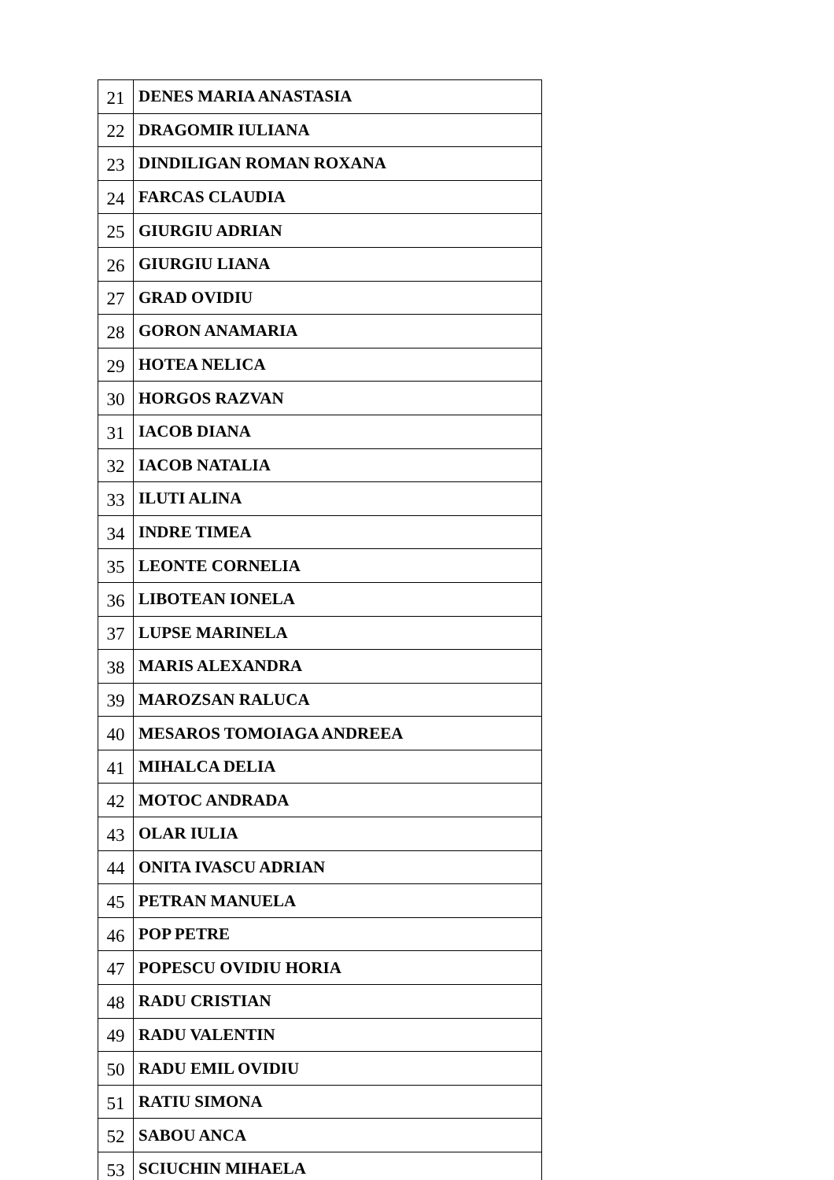| 21 | DENES MARIA ANASTASIA |
| 22 | DRAGOMIR IULIANA |
| 23 | DINDILIGAN ROMAN ROXANA |
| 24 | FARCAS CLAUDIA |
| 25 | GIURGIU ADRIAN |
| 26 | GIURGIU LIANA |
| 27 | GRAD OVIDIU |
| 28 | GORON ANAMARIA |
| 29 | HOTEA NELICA |
| 30 | HORGOS RAZVAN |
| 31 | IACOB DIANA |
| 32 | IACOB NATALIA |
| 33 | ILUTI ALINA |
| 34 | INDRE TIMEA |
| 35 | LEONTE CORNELIA |
| 36 | LIBOTEAN IONELA |
| 37 | LUPSE MARINELA |
| 38 | MARIS ALEXANDRA |
| 39 | MAROZSAN RALUCA |
| 40 | MESAROS TOMOIAGA ANDREEA |
| 41 | MIHALCA DELIA |
| 42 | MOTOC ANDRADA |
| 43 | OLAR IULIA |
| 44 | ONITA IVASCU ADRIAN |
| 45 | PETRAN MANUELA |
| 46 | POP PETRE |
| 47 | POPESCU OVIDIU HORIA |
| 48 | RADU CRISTIAN |
| 49 | RADU VALENTIN |
| 50 | RADU EMIL OVIDIU |
| 51 | RATIU SIMONA |
| 52 | SABOU ANCA |
| 53 | SCIUCHIN MIHAELA |